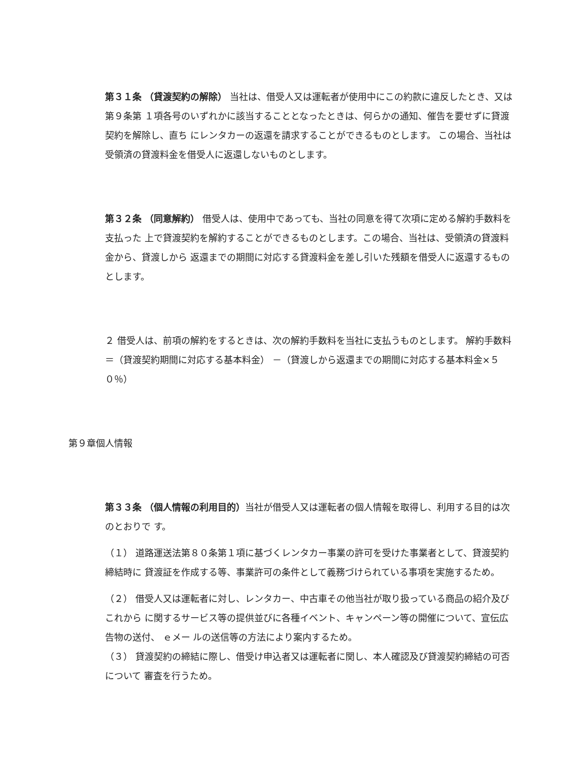第３１条 （貸渡契約の解除） 当社は、借受人又は運転者が使用中にこの約款に違反したとき、又は第９条第 １項各号のいずれかに該当することとなったときは、何らかの通知、催告を要せずに貸渡契約を解除し、直ち にレンタカーの返還を請求することができるものとします。 この場合、当社は受領済の貸渡料金を借受人に返還しないものとします。
第３２条 （同意解約） 借受人は、使用中であっても、当社の同意を得て次項に定める解約手数料を支払った 上で貸渡契約を解約することができるものとします。この場合、当社は、受領済の貸渡料金から、貸渡しから 返還までの期間に対応する貸渡料金を差し引いた残額を借受人に返還するものとします。
２ 借受人は、前項の解約をするときは、次の解約手数料を当社に支払うものとします。 解約手数料＝（貸渡契約期間に対応する基本料金） －（貸渡しから返還までの期間に対応する基本料金×５０％）
第９章個人情報
第３３条 （個人情報の利用目的）当社が借受人又は運転者の個人情報を取得し、利用する目的は次のとおりで す。
（１） 道路運送法第８０条第１項に基づくレンタカー事業の許可を受けた事業者として、貸渡契約締結時に 貸渡証を作成する等、事業許可の条件として義務づけられている事項を実施するため。
（２） 借受人又は運転者に対し、レンタカー、中古車その他当社が取り扱っている商品の紹介及びこれから に関するサービス等の提供並びに各種イベント、キャンペーン等の開催について、宣伝広告物の送付、 ｅメー ルの送信等の方法により案内するため。
（３） 貸渡契約の締結に際し、借受け申込者又は運転者に関し、本人確認及び貸渡契約締結の可否について 審査を行うため。